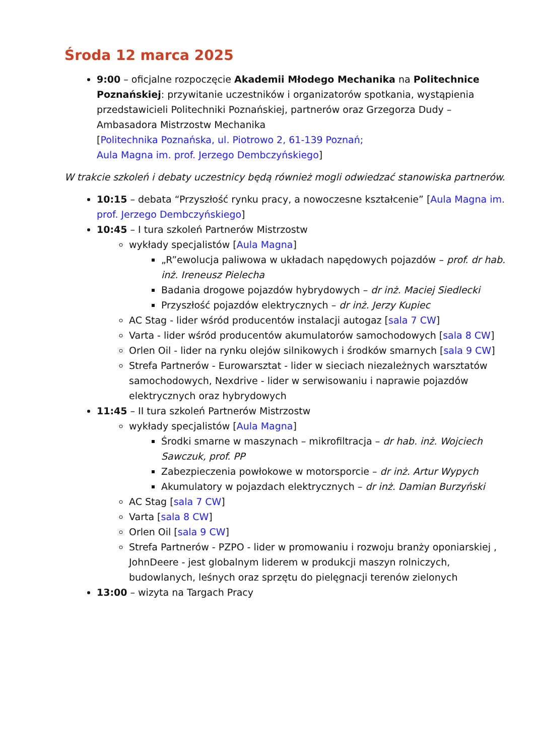Środa 12 marca 2025
9:00 – oficjalne rozpoczęcie Akademii Młodego Mechanika na Politechnice Poznańskiej: przywitanie uczestników i organizatorów spotkania, wystąpienia przedstawicieli Politechniki Poznańskiej, partnerów oraz Grzegorza Dudy – Ambasadora Mistrzostw Mechanika
[Politechnika Poznańska, ul. Piotrowo 2, 61-139 Poznań;
Aula Magna im. prof. Jerzego Dembczyńskiego]
W trakcie szkoleń i debaty uczestnicy będą również mogli odwiedzać stanowiska partnerów.
10:15 – debata “Przyszłość rynku pracy, a nowoczesne kształcenie” [Aula Magna im. prof. Jerzego Dembczyńskiego]
10:45 – I tura szkoleń Partnerów Mistrzostw
wykłady specjalistów [Aula Magna]
„R”ewolucja paliwowa w układach napędowych pojazdów – prof. dr hab. inż. Ireneusz Pielecha
Badania drogowe pojazdów hybrydowych – dr inż. Maciej Siedlecki
Przyszłość pojazdów elektrycznych – dr inż. Jerzy Kupiec
AC Stag - lider wśród producentów instalacji autogaz [sala 7 CW]
Varta - lider wśród producentów akumulatorów samochodowych [sala 8 CW]
Orlen Oil - lider na rynku olejów silnikowych i środków smarnych [sala 9 CW]
Strefa Partnerów - Eurowarsztat - lider w sieciach niezależnych warsztatów samochodowych, Nexdrive - lider w serwisowaniu i naprawie pojazdów elektrycznych oraz hybrydowych
11:45 – II tura szkoleń Partnerów Mistrzostw
wykłady specjalistów [Aula Magna]
Środki smarne w maszynach – mikrofiltracja – dr hab. inż. Wojciech Sawczuk, prof. PP
Zabezpieczenia powłokowe w motorsporcie – dr inż. Artur Wypych
Akumulatory w pojazdach elektrycznych – dr inż. Damian Burzyński
AC Stag [sala 7 CW]
Varta [sala 8 CW]
Orlen Oil [sala 9 CW]
Strefa Partnerów - PZPO - lider w promowaniu i rozwoju branży oponiarskiej , JohnDeere - jest globalnym liderem w produkcji maszyn rolniczych, budowlanych, leśnych oraz sprzętu do pielęgnacji terenów zielonych
13:00 – wizyta na Targach Pracy